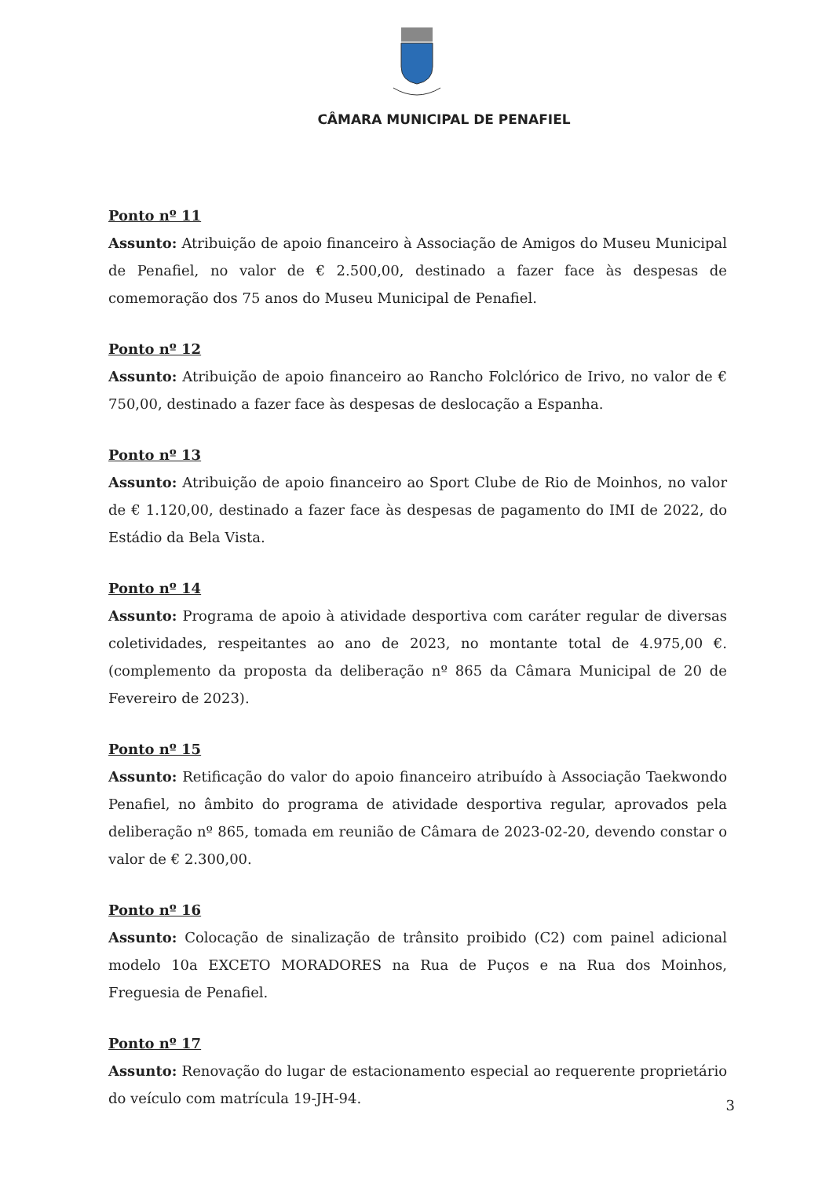CÂMARA MUNICIPAL DE PENAFIEL
Ponto nº 11
Assunto: Atribuição de apoio financeiro à Associação de Amigos do Museu Municipal de Penafiel, no valor de € 2.500,00, destinado a fazer face às despesas de comemoração dos 75 anos do Museu Municipal de Penafiel.
Ponto nº 12
Assunto: Atribuição de apoio financeiro ao Rancho Folclórico de Irivo, no valor de € 750,00, destinado a fazer face às despesas de deslocação a Espanha.
Ponto nº 13
Assunto: Atribuição de apoio financeiro ao Sport Clube de Rio de Moinhos, no valor de € 1.120,00, destinado a fazer face às despesas de pagamento do IMI de 2022, do Estádio da Bela Vista.
Ponto nº 14
Assunto: Programa de apoio à atividade desportiva com caráter regular de diversas coletividades, respeitantes ao ano de 2023, no montante total de 4.975,00 €. (complemento da proposta da deliberação nº 865 da Câmara Municipal de 20 de Fevereiro de 2023).
Ponto nº 15
Assunto: Retificação do valor do apoio financeiro atribuído à Associação Taekwondo Penafiel, no âmbito do programa de atividade desportiva regular, aprovados pela deliberação nº 865, tomada em reunião de Câmara de 2023-02-20, devendo constar o valor de € 2.300,00.
Ponto nº 16
Assunto: Colocação de sinalização de trânsito proibido (C2) com painel adicional modelo 10a EXCETO MORADORES na Rua de Puços e na Rua dos Moinhos, Freguesia de Penafiel.
Ponto nº 17
Assunto: Renovação do lugar de estacionamento especial ao requerente proprietário do veículo com matrícula 19-JH-94.
3